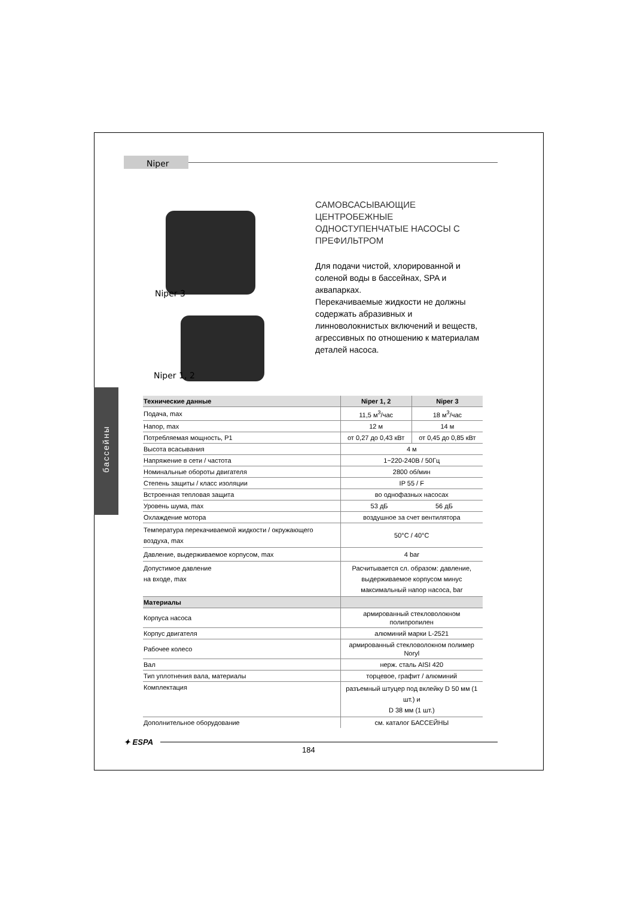Niper
Niper 3
Niper 1, 2
САМОВСАСЫВАЮЩИЕ ЦЕНТРОБЕЖНЫЕ ОДНОСТУПЕНЧАТЫЕ НАСОСЫ С ПРЕФИЛЬТРОМ
Для подачи чистой, хлорированной и соленой воды в бассейнах, SPA и аквапарках.
Перекачиваемые жидкости не должны содержать абразивных и линноволокнистых включений и веществ, агрессивных по отношению к материалам деталей насоса.
бассейны
| Технические данные | Niper 1, 2 | Niper 3 |
| --- | --- | --- |
| Подача, max | 11,5 м<sup>3</sup>/час | 18 м<sup>3</sup>/час |
| Напор, max | 12 м | 14 м |
| Потребляемая мощность, P1 | от 0,27 до 0,43 кВт | от 0,45 до 0,85 кВт |
| Высота всасывания | 4 м | |
| Напряжение в сети / частота | 1~220-240В / 50Гц | |
| Номинальные обороты двигателя | 2800 об/мин | |
| Степень защиты / класс изоляции | IP 55 / F | |
| Встроенная тепловая защита | во однофазных насосах | |
| Уровень шума, max | 53 дБ 56 дБ | |
| Охлаждение мотора | воздушное за счет вентилятора | |
| Температура перекачиваемой жидкости / окружающего воздуха, max | 50°C / 40°C | |
| Давление, выдерживаемое корпусом, max | 4 bar | |
| Допустимое давление на входе, max | Расчитывается сл. образом: давление, выдерживаемое корпусом минус максимальный напор насоса, bar | |
| Материалы | | |
| Корпуса насоса | армированный стекловолокном полипропилен | |
| Корпус двигателя | алюминий марки L-2521 | |
| Рабочее колесо | армированный стекловолокном полимер Noryl | |
| Вал | нерж. сталь AISI 420 | |
| Тип уплотнения вала, материалы | торцевое, графит / алюминий | |
| Комплектация | разъемный штуцер под вклейку D 50 мм (1 шт.) и D 38 мм (1 шт.) | |
| Дополнительное оборудование | см. каталог БАССЕЙНЫ | |
✦ ESPA
184